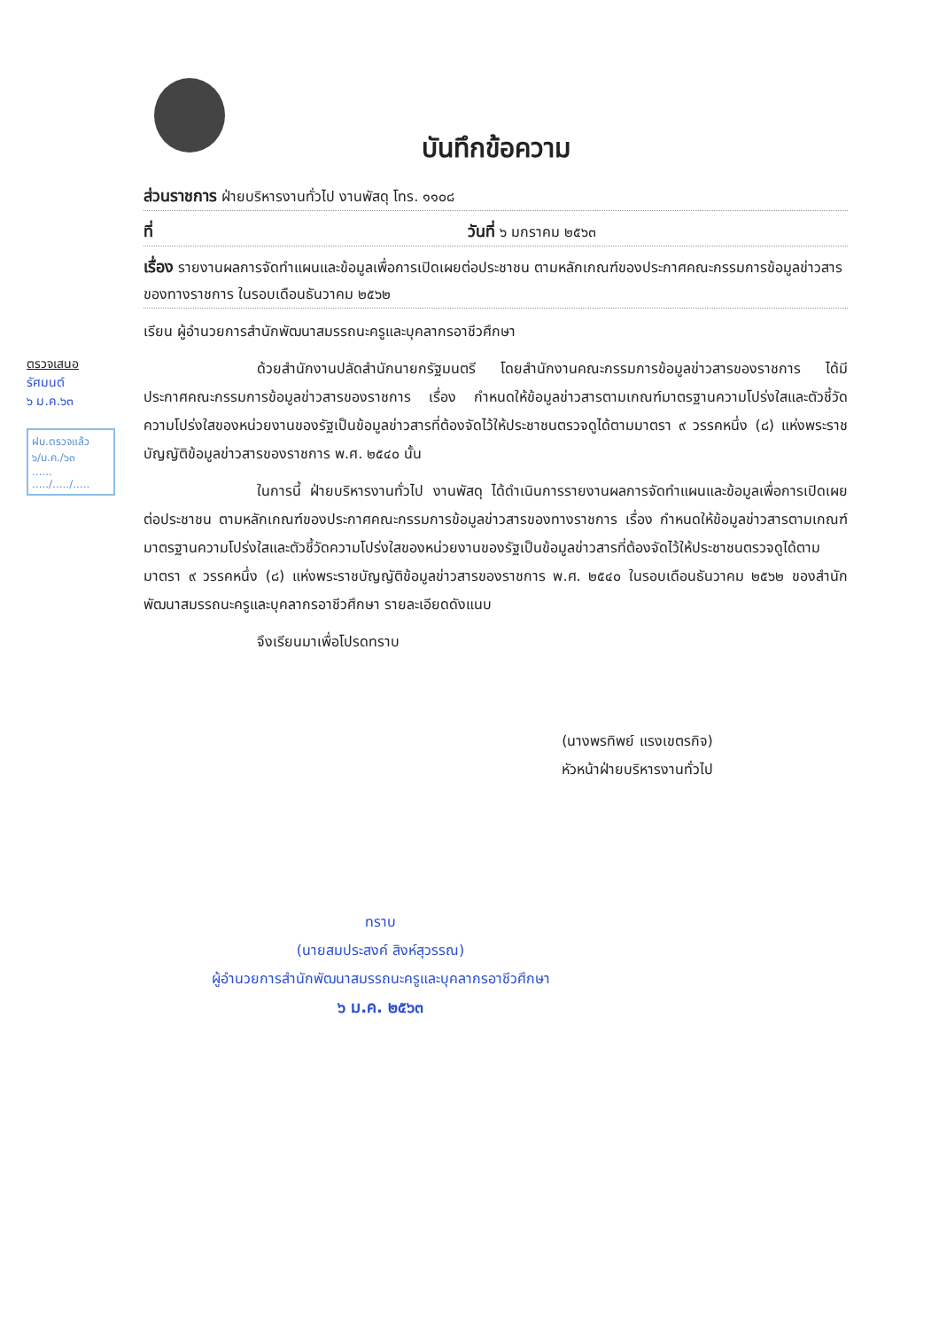ตรวจเสนอ
รัศมนต์
๖ ม.ค.๖๓
ฝบ.ตรวจแล้ว
๖/ม.ค./๖๓
......
...../...../.....
บันทึกข้อความ
ส่วนราชการ ฝ่ายบริหารงานทั่วไป งานพัสดุ โทร. ๑๑๐๘
ที่ วันที่ ๖ มกราคม ๒๕๖๓
เรื่อง รายงานผลการจัดทำแผนและข้อมูลเพื่อการเปิดเผยต่อประชาชน ตามหลักเกณฑ์ของประกาศคณะกรรมการข้อมูลข่าวสารของทางราชการ ในรอบเดือนธันวาคม ๒๕๖๒
เรียน ผู้อำนวยการสำนักพัฒนาสมรรถนะครูและบุคลากรอาชีวศึกษา
ด้วยสำนักงานปลัดสำนักนายกรัฐมนตรี โดยสำนักงานคณะกรรมการข้อมูลข่าวสารของราชการ ได้มีประกาศคณะกรรมการข้อมูลข่าวสารของราชการ เรื่อง กำหนดให้ข้อมูลข่าวสารตามเกณฑ์มาตรฐานความโปร่งใสและตัวชี้วัดความโปร่งใสของหน่วยงานของรัฐเป็นข้อมูลข่าวสารที่ต้องจัดไว้ให้ประชาชนตรวจดูได้ตามมาตรา ๙ วรรคหนึ่ง (๘) แห่งพระราชบัญญัติข้อมูลข่าวสารของราชการ พ.ศ. ๒๕๔๐ นั้น
ในการนี้ ฝ่ายบริหารงานทั่วไป งานพัสดุ ได้ดำเนินการรายงานผลการจัดทำแผนและข้อมูลเพื่อการเปิดเผยต่อประชาชน ตามหลักเกณฑ์ของประกาศคณะกรรมการข้อมูลข่าวสารของทางราชการ เรื่อง กำหนดให้ข้อมูลข่าวสารตามเกณฑ์มาตรฐานความโปร่งใสและตัวชี้วัดความโปร่งใสของหน่วยงานของรัฐเป็นข้อมูลข่าวสารที่ต้องจัดไว้ให้ประชาชนตรวจดูได้ตามมาตรา ๙ วรรคหนึ่ง (๘) แห่งพระราชบัญญัติข้อมูลข่าวสารของราชการ พ.ศ. ๒๕๔๐ ในรอบเดือนธันวาคม ๒๕๖๒ ของสำนักพัฒนาสมรรถนะครูและบุคลากรอาชีวศึกษา รายละเอียดดังแนบ
จึงเรียนมาเพื่อโปรดทราบ
(นางพรทิพย์ แรงเขตรกิจ)
หัวหน้าฝ่ายบริหารงานทั่วไป
ทราบ
(นายสมประสงค์ สิงห์สุวรรณ)
ผู้อำนวยการสำนักพัฒนาสมรรถนะครูและบุคลากรอาชีวศึกษา
๖ ม.ค. ๒๕๖๓